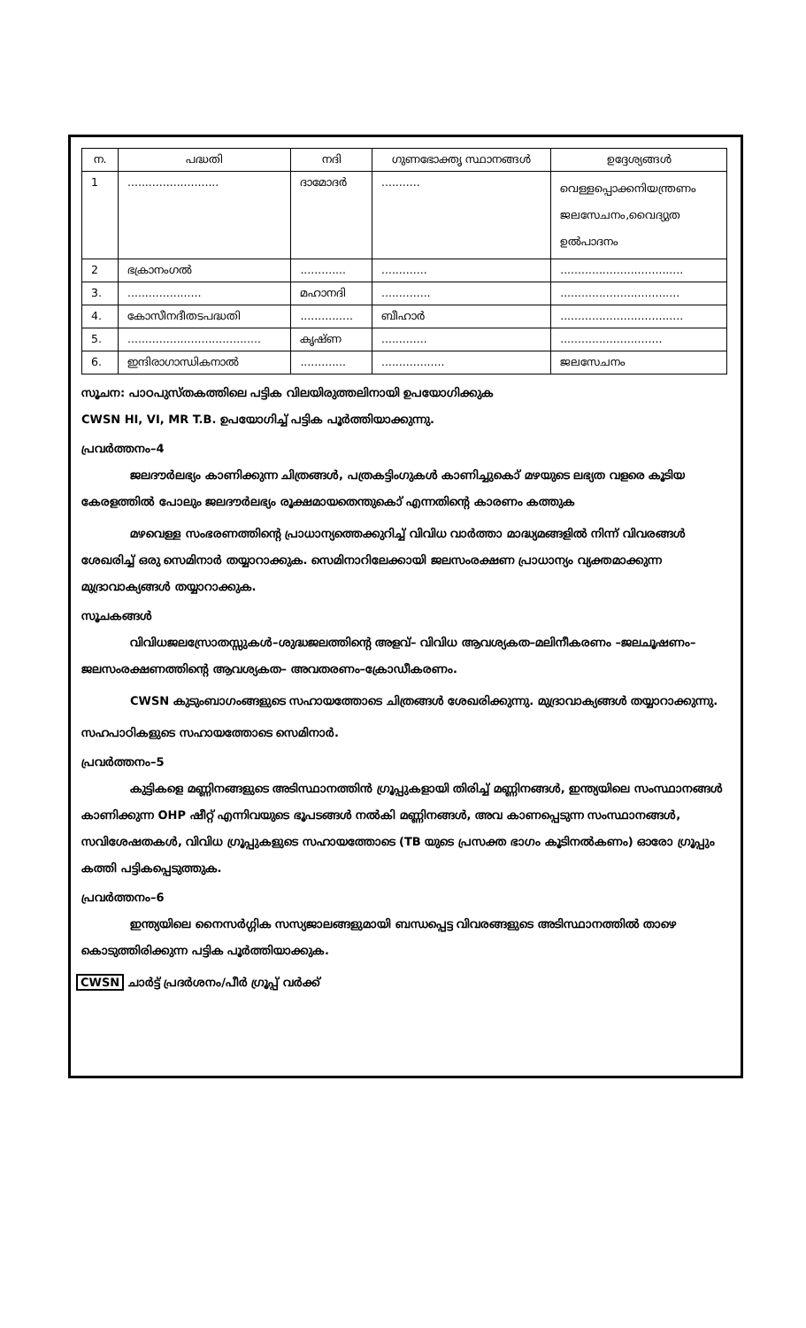| ന. | പദ്ധതി | നദി | ഗുണഭോക്തൃ സ്ഥാനങ്ങൾ | ഉദ്ദേശ്യങ്ങൾ |
| --- | --- | --- | --- | --- |
| 1 | .......................... | ദാമോദർ | ........... | വെള്ളപ്പൊക്കനിയന്ത്രണം ജലസേചനം,വൈദ്യുത ഉൽപാദനം |
| 2 | ഭക്രാനംഗൽ | ............. | ............. | ................................... |
| 3. | ..................... | മഹാനദി | .............. | .................................. |
| 4. | കോസീനദീതടപദ്ധതി | ............... | ബീഹാർ | ................................... |
| 5. | ...................................... | കൃഷ്ണ | ............. | ............................. |
| 6. | ഇന്ദിരാഗാന്ധികനാൽ | ............. | .................. | ജലസേചനം |
സൂചന: പാഠപുസ്തകത്തിലെ പട്ടിക വിലയിരുത്തലിനായി ഉപയോഗിക്കുക
CWSN HI, VI, MR T.B. ഉപയോഗിച്ച് പട്ടിക പൂർത്തിയാക്കുന്നു.
പ്രവർത്തനം–4
ജലദൗർലഭ്യം കാണിക്കുന്ന ചിത്രങ്ങൾ, പത്രകട്ടിംഗുകൾ കാണിച്ചുകൊ് മഴയുടെ ലഭ്യത വളരെ കൂടിയ കേരളത്തിൽ പോലും ജലദൗർലഭ്യം രൂക്ഷമായതെന്തുകൊ് എന്നതിന്റെ കാരണം കത്തുക
മഴവെള്ള സംഭരണത്തിന്റെ പ്രാധാന്യത്തെക്കുറിച്ച് വിവിധ വാർത്താ മാദ്ധ്യമങ്ങളിൽ നിന്ന് വിവരങ്ങൾ ശേഖരിച്ച് ഒരു സെമിനാർ തയ്യാറാക്കുക. സെമിനാറിലേക്കായി ജലസംരക്ഷണ പ്രാധാന്യം വ്യക്തമാക്കുന്ന മുദ്രാവാക്യങ്ങൾ തയ്യാറാക്കുക.
സൂചകങ്ങൾ
വിവിധജലസ്രോതസ്സുകൾ–ശുദ്ധജലത്തിന്റെ അളവ്– വിവിധ ആവശ്യകത–മലിനീകരണം –ജലചൂഷണം–ജലസംരക്ഷണത്തിന്റെ ആവശ്യകത– അവതരണം–ക്രോഡീകരണം.
CWSN കുടുംബാഗംങ്ങളുടെ സഹായത്തോടെ ചിത്രങ്ങൾ ശേഖരിക്കുന്നു. മുദ്രാവാക്യങ്ങൾ തയ്യാറാക്കുന്നു.
സഹപാഠികളുടെ സഹായത്തോടെ സെമിനാർ.
പ്രവർത്തനം–5
കുട്ടികളെ മണ്ണിനങ്ങളുടെ അടിസ്ഥാനത്തിൻ ഗ്രൂപ്പുകളായി തിരിച്ച് മണ്ണിനങ്ങൾ, ഇന്ത്യയിലെ സംസ്ഥാനങ്ങൾ കാണിക്കുന്ന OHP ഷീറ്റ് എന്നിവയുടെ ഭൂപടങ്ങൾ നൽകി മണ്ണിനങ്ങൾ, അവ കാണപ്പെടുന്ന സംസ്ഥാനങ്ങൾ, സവിശേഷതകൾ, വിവിധ ഗ്രൂപ്പുകളുടെ സഹായത്തോടെ (TB യുടെ പ്രസക്ത ഭാഗം കൂടിനൽകണം) ഓരോ ഗ്രൂപ്പും കത്തി പട്ടികപ്പെടുത്തുക.
പ്രവർത്തനം–6
ഇന്ത്യയിലെ നൈസർഗ്ഗിക സസ്യജാലങ്ങളുമായി ബന്ധപ്പെട്ട വിവരങ്ങളുടെ അടിസ്ഥാനത്തിൽ താഴെ കൊടുത്തിരിക്കുന്ന പട്ടിക പൂർത്തിയാക്കുക.
CWSN ചാർട്ട് പ്രദർശനം/പീർ ഗ്രൂപ്പ് വർക്ക്